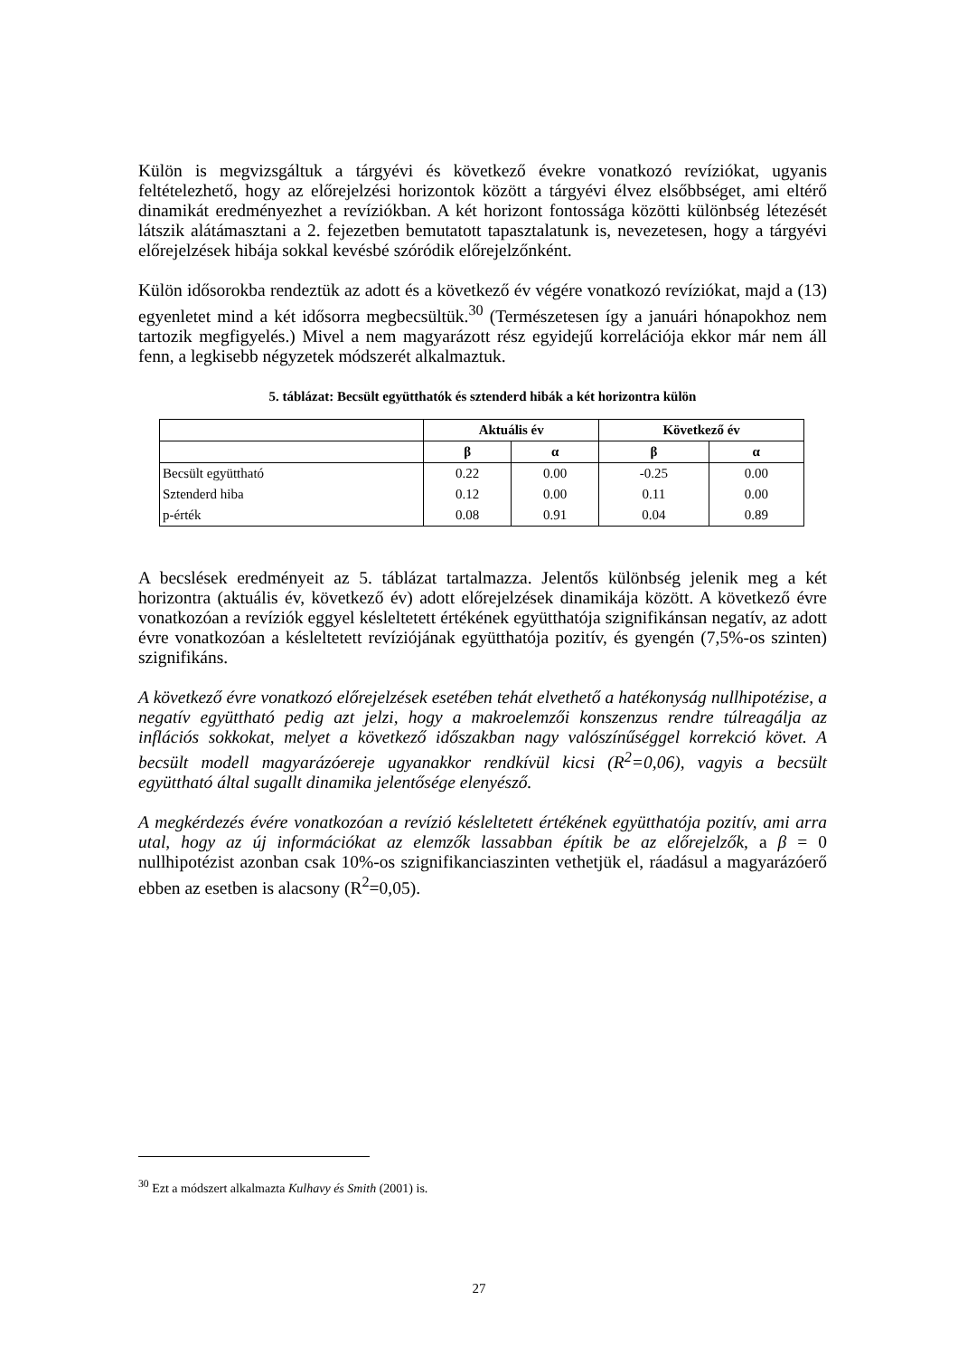Külön is megvizsgáltuk a tárgyévi és következő évekre vonatkozó revíziókat, ugyanis feltételezhető, hogy az előrejelzési horizontok között a tárgyévi élvez elsőbbséget, ami eltérő dinamikát eredményezhet a revíziókban. A két horizont fontossága közötti különbség létezését látszik alátámasztani a 2. fejezetben bemutatott tapasztalatunk is, nevezetesen, hogy a tárgyévi előrejelzések hibája sokkal kevésbé szóródik előrejelzőnként.
Külön idősorokba rendeztük az adott és a következő év végére vonatkozó revíziókat, majd a (13) egyenletet mind a két idősorra megbecsültük.<sup>30</sup> (Természetesen így a januári hónapokhoz nem tartozik megfigyelés.) Mivel a nem magyarázott rész egyidejű korrelációja ekkor már nem áll fenn, a legkisebb négyzetek módszerét alkalmaztuk.
5. táblázat: Becsült együtthatók és sztenderd hibák a két horizontra külön
| | Aktuális év | | Következő év | |
| --- | --- | --- | --- | --- |
| | β | α | β | α |
| Becsült együttható | 0.22 | 0.00 | -0.25 | 0.00 |
| Sztenderd hiba | 0.12 | 0.00 | 0.11 | 0.00 |
| p-érték | 0.08 | 0.91 | 0.04 | 0.89 |
A becslések eredményeit az 5. táblázat tartalmazza. Jelentős különbség jelenik meg a két horizontra (aktuális év, következő év) adott előrejelzések dinamikája között. A következő évre vonatkozóan a revíziók eggyel késleltetett értékének együtthatója szignifikánsan negatív, az adott évre vonatkozóan a késleltetett revíziójának együtthatója pozitív, és gyengén (7,5%-os szinten) szignifikáns.
A következő évre vonatkozó előrejelzések esetében tehát elvethető a hatékonyság nullhipotézise, a negatív együttható pedig azt jelzi, hogy a makroelemzői konszenzus rendre túlreagálja az inflációs sokkokat, melyet a következő időszakban nagy valószínűséggel korrekció követ. A becsült modell magyarázóereje ugyanakkor rendkívül kicsi (R<sup>2</sup>=0,06), vagyis a becsült együttható által sugallt dinamika jelentősége elenyésző.
A megkérdezés évére vonatkozóan a revízió késleltetett értékének együtthatója pozitív, ami arra utal, hogy az új információkat az elemzők lassabban építik be az előrejelzők, a β = 0 nullhipotézist azonban csak 10%-os szignifikanciaszinten vethetjük el, ráadásul a magyarázóerő ebben az esetben is alacsony (R<sup>2</sup>=0,05).
<sup>30</sup> Ezt a módszert alkalmazta Kulhavy és Smith (2001) is.
27